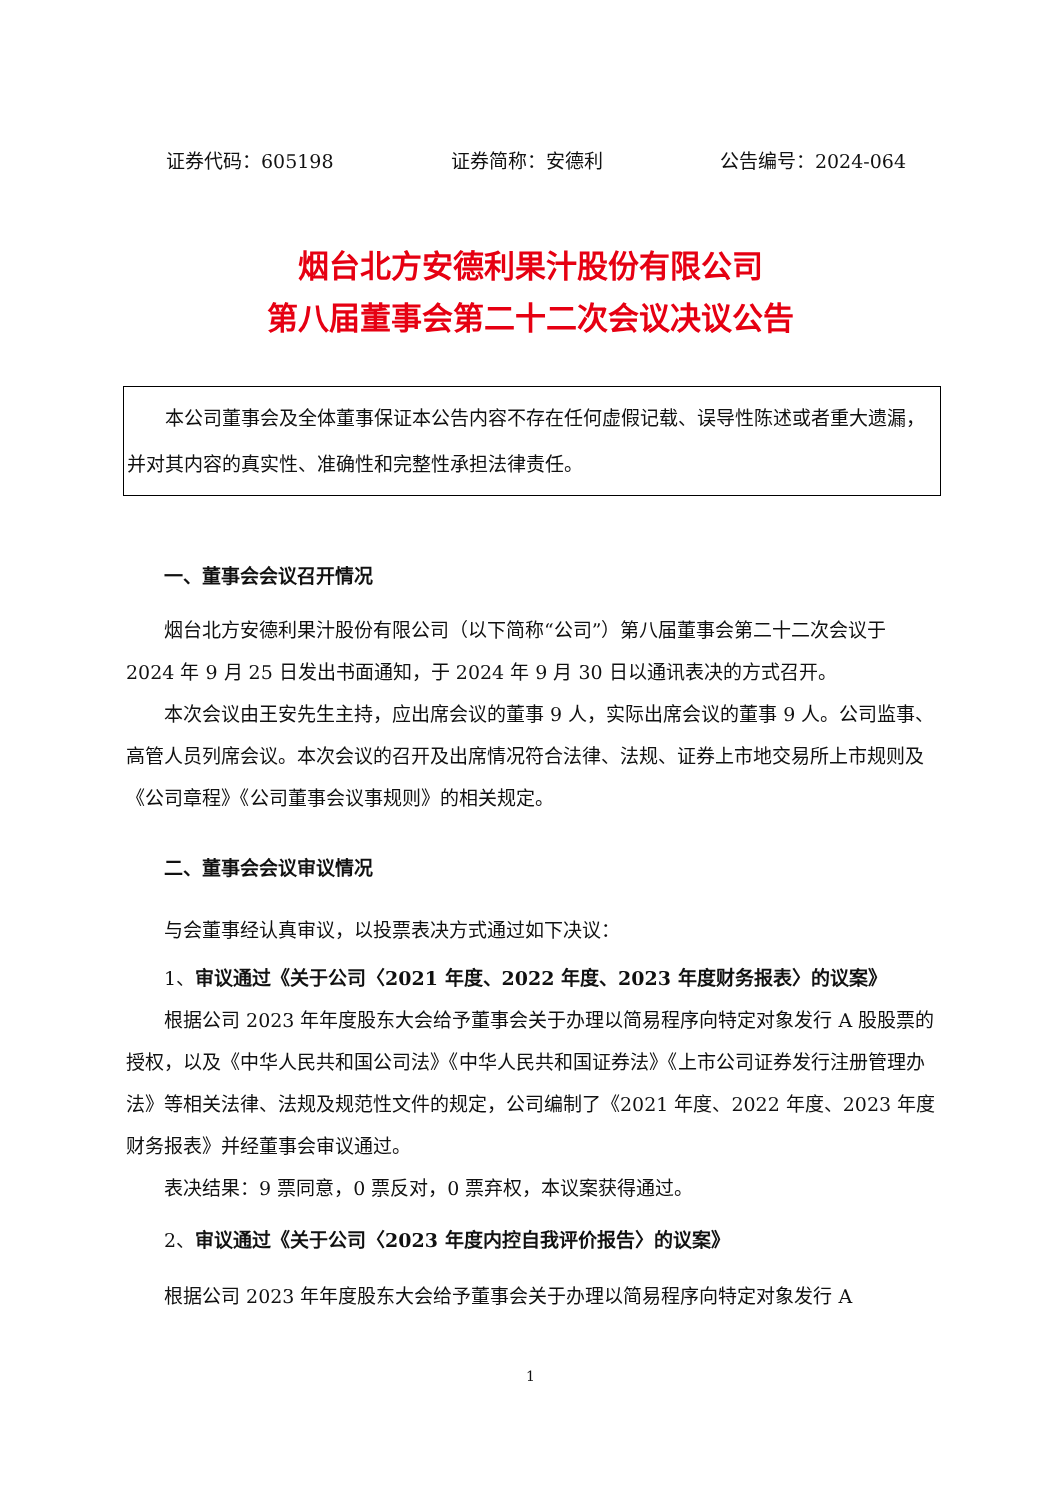证券代码：605198 证券简称：安德利 公告编号：2024-064
烟台北方安德利果汁股份有限公司
第八届董事会第二十二次会议决议公告
本公司董事会及全体董事保证本公告内容不存在任何虚假记载、误导性陈述或者重大遗漏，并对其内容的真实性、准确性和完整性承担法律责任。
一、董事会会议召开情况
烟台北方安德利果汁股份有限公司（以下简称“公司”）第八届董事会第二十二次会议于 2024 年 9 月 25 日发出书面通知，于 2024 年 9 月 30 日以通讯表决的方式召开。
本次会议由王安先生主持，应出席会议的董事 9 人，实际出席会议的董事 9 人。公司监事、高管人员列席会议。本次会议的召开及出席情况符合法律、法规、证券上市地交易所上市规则及《公司章程》《公司董事会议事规则》的相关规定。
二、董事会会议审议情况
与会董事经认真审议，以投票表决方式通过如下决议：
1、审议通过《关于公司〈2021 年度、2022 年度、2023 年度财务报表〉的议案》
根据公司 2023 年年度股东大会给予董事会关于办理以简易程序向特定对象发行 A 股股票的授权，以及《中华人民共和国公司法》《中华人民共和国证券法》《上市公司证券发行注册管理办法》等相关法律、法规及规范性文件的规定，公司编制了《2021 年度、2022 年度、2023 年度财务报表》并经董事会审议通过。
表决结果：9 票同意，0 票反对，0 票弃权，本议案获得通过。
2、审议通过《关于公司〈2023 年度内控自我评价报告〉的议案》
根据公司 2023 年年度股东大会给予董事会关于办理以简易程序向特定对象发行 A
1